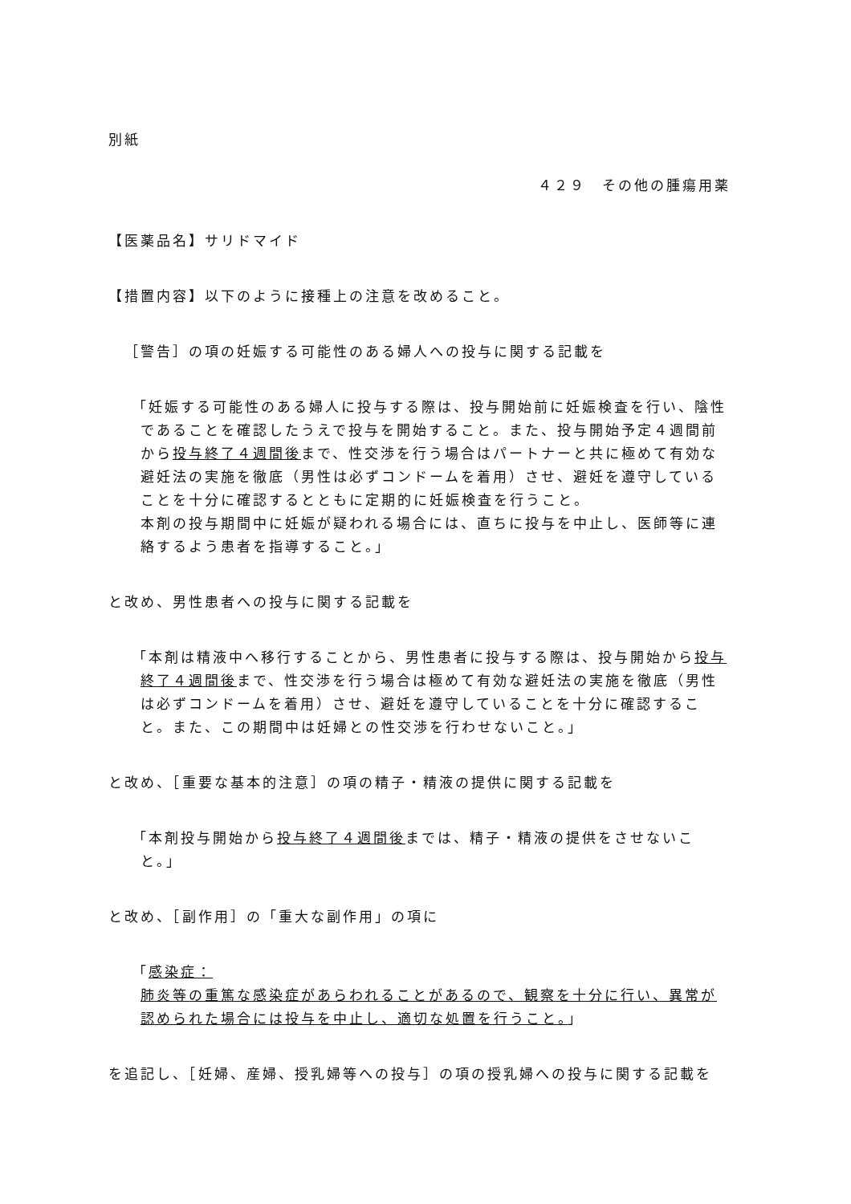別紙
４２９　その他の腫瘍用薬
【医薬品名】サリドマイド
【措置内容】以下のように接種上の注意を改めること。
［警告］の項の妊娠する可能性のある婦人への投与に関する記載を
「妊娠する可能性のある婦人に投与する際は、投与開始前に妊娠検査を行い、陰性であることを確認したうえで投与を開始すること。また、投与開始予定４週間前から投与終了４週間後まで、性交渉を行う場合はパートナーと共に極めて有効な避妊法の実施を徹底（男性は必ずコンドームを着用）させ、避妊を遵守していることを十分に確認するとともに定期的に妊娠検査を行うこと。
本剤の投与期間中に妊娠が疑われる場合には、直ちに投与を中止し、医師等に連絡するよう患者を指導すること。」
と改め、男性患者への投与に関する記載を
「本剤は精液中へ移行することから、男性患者に投与する際は、投与開始から投与終了４週間後まで、性交渉を行う場合は極めて有効な避妊法の実施を徹底（男性は必ずコンドームを着用）させ、避妊を遵守していることを十分に確認すること。また、この期間中は妊婦との性交渉を行わせないこと。」
と改め、［重要な基本的注意］の項の精子・精液の提供に関する記載を
「本剤投与開始から投与終了４週間後までは、精子・精液の提供をさせないこと。」
と改め、［副作用］の「重大な副作用」の項に
「感染症：
肺炎等の重篤な感染症があらわれることがあるので、観察を十分に行い、異常が認められた場合には投与を中止し、適切な処置を行うこと。」
を追記し、［妊婦、産婦、授乳婦等への投与］の項の授乳婦への投与に関する記載を